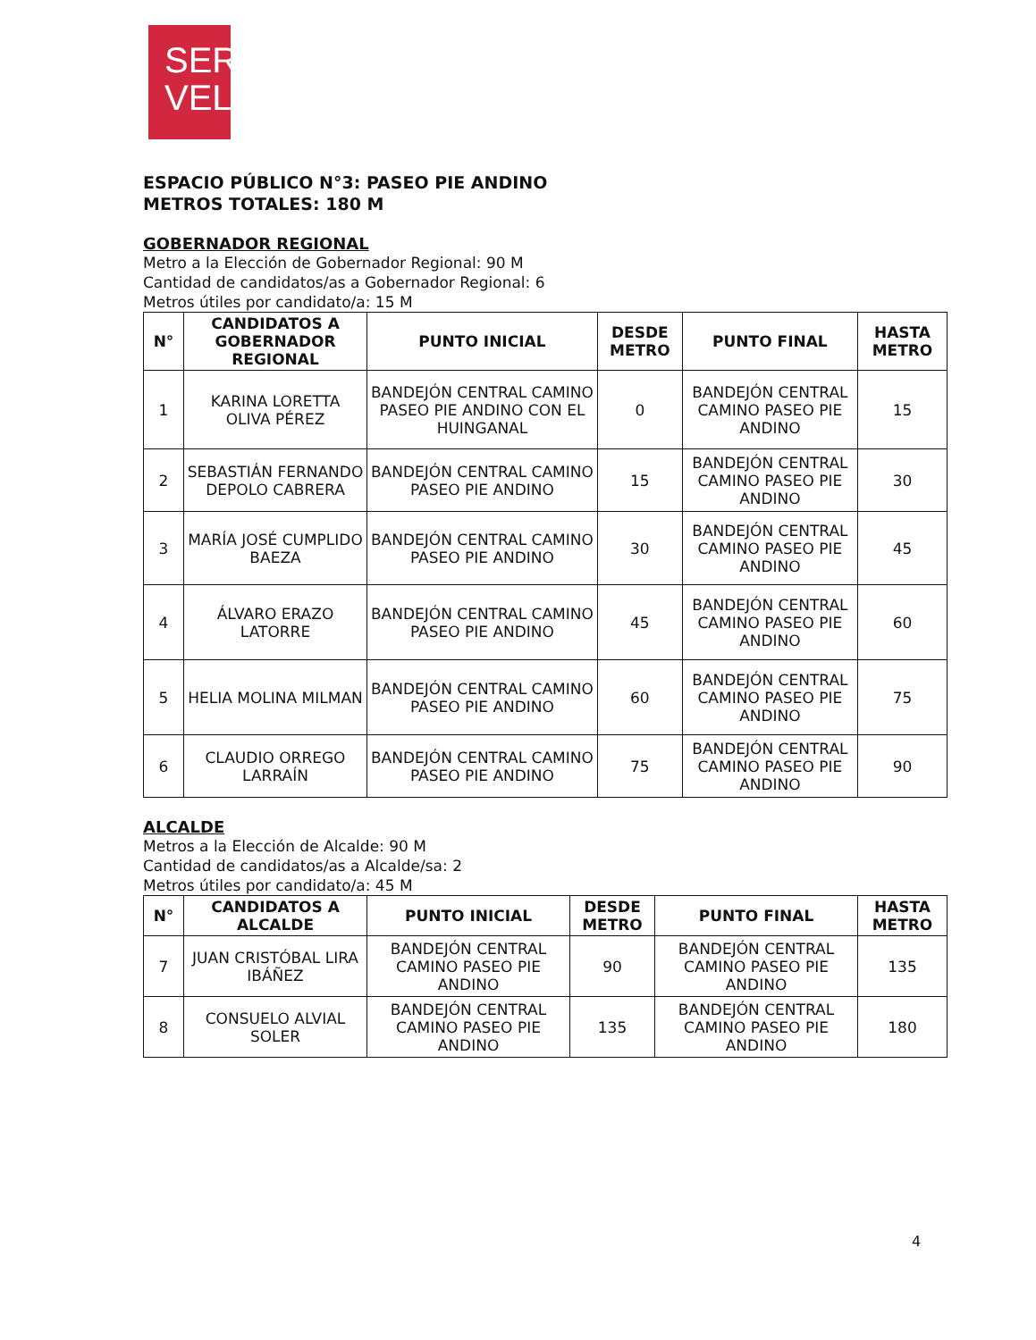SER
VEL
ESPACIO PÚBLICO N°3: PASEO PIE ANDINO
METROS TOTALES: 180 M
GOBERNADOR REGIONAL
Metro a la Elección de Gobernador Regional: 90 M
Cantidad de candidatos/as a Gobernador Regional: 6
Metros útiles por candidato/a: 15 M
| N° | CANDIDATOS A GOBERNADOR REGIONAL | PUNTO INICIAL | DESDE METRO | PUNTO FINAL | HASTA METRO |
| --- | --- | --- | --- | --- | --- |
| 1 | KARINA LORETTA OLIVA PÉREZ | BANDEJÓN CENTRAL CAMINO PASEO PIE ANDINO CON EL HUINGANAL | 0 | BANDEJÓN CENTRAL CAMINO PASEO PIE ANDINO | 15 |
| 2 | SEBASTIÁN FERNANDO DEPOLO CABRERA | BANDEJÓN CENTRAL CAMINO PASEO PIE ANDINO | 15 | BANDEJÓN CENTRAL CAMINO PASEO PIE ANDINO | 30 |
| 3 | MARÍA JOSÉ CUMPLIDO BAEZA | BANDEJÓN CENTRAL CAMINO PASEO PIE ANDINO | 30 | BANDEJÓN CENTRAL CAMINO PASEO PIE ANDINO | 45 |
| 4 | ÁLVARO ERAZO LATORRE | BANDEJÓN CENTRAL CAMINO PASEO PIE ANDINO | 45 | BANDEJÓN CENTRAL CAMINO PASEO PIE ANDINO | 60 |
| 5 | HELIA MOLINA MILMAN | BANDEJÓN CENTRAL CAMINO PASEO PIE ANDINO | 60 | BANDEJÓN CENTRAL CAMINO PASEO PIE ANDINO | 75 |
| 6 | CLAUDIO ORREGO LARRAÍN | BANDEJÓN CENTRAL CAMINO PASEO PIE ANDINO | 75 | BANDEJÓN CENTRAL CAMINO PASEO PIE ANDINO | 90 |
ALCALDE
Metros a la Elección de Alcalde: 90 M
Cantidad de candidatos/as a Alcalde/sa: 2
Metros útiles por candidato/a: 45 M
| N° | CANDIDATOS A ALCALDE | PUNTO INICIAL | DESDE METRO | PUNTO FINAL | HASTA METRO |
| --- | --- | --- | --- | --- | --- |
| 7 | JUAN CRISTÓBAL LIRA IBÁÑEZ | BANDEJÓN CENTRAL CAMINO PASEO PIE ANDINO | 90 | BANDEJÓN CENTRAL CAMINO PASEO PIE ANDINO | 135 |
| 8 | CONSUELO ALVIAL SOLER | BANDEJÓN CENTRAL CAMINO PASEO PIE ANDINO | 135 | BANDEJÓN CENTRAL CAMINO PASEO PIE ANDINO | 180 |
4